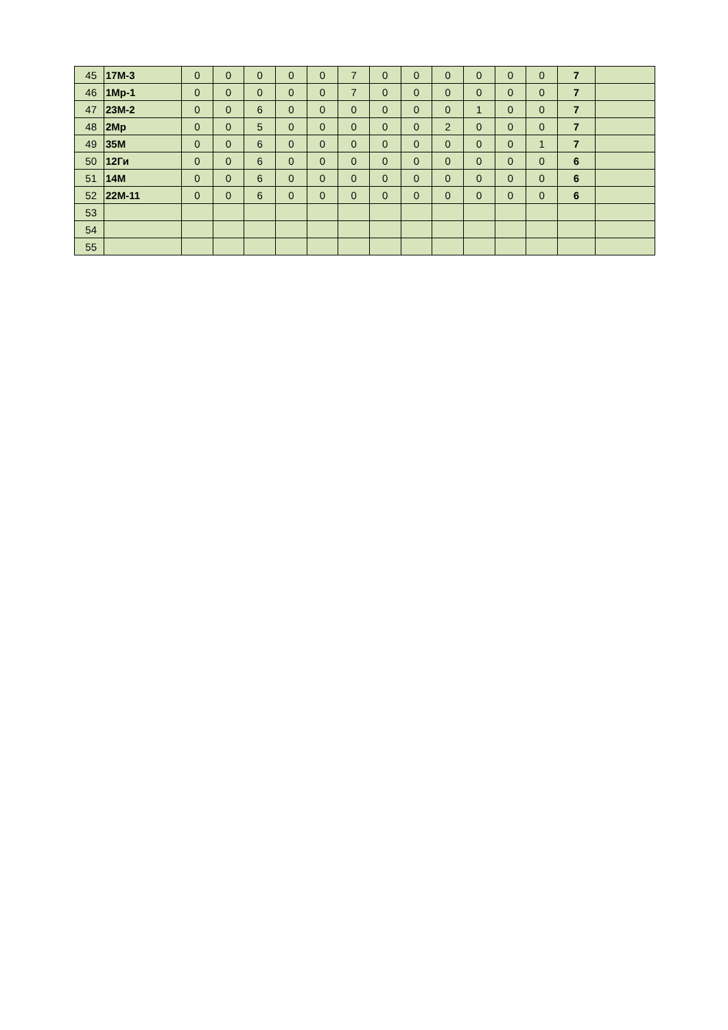| 45 | 17М-3 | 0 | 0 | 0 | 0 | 0 | 7 | 0 | 0 | 0 | 0 | 0 | 0 | 7 | |
| 46 | 1Мр-1 | 0 | 0 | 0 | 0 | 0 | 7 | 0 | 0 | 0 | 0 | 0 | 0 | 7 | |
| 47 | 23М-2 | 0 | 0 | 6 | 0 | 0 | 0 | 0 | 0 | 0 | 1 | 0 | 0 | 7 | |
| 48 | 2Мр | 0 | 0 | 5 | 0 | 0 | 0 | 0 | 0 | 2 | 0 | 0 | 0 | 7 | |
| 49 | 35М | 0 | 0 | 6 | 0 | 0 | 0 | 0 | 0 | 0 | 0 | 0 | 1 | 7 | |
| 50 | 12Ги | 0 | 0 | 6 | 0 | 0 | 0 | 0 | 0 | 0 | 0 | 0 | 0 | 6 | |
| 51 | 14М | 0 | 0 | 6 | 0 | 0 | 0 | 0 | 0 | 0 | 0 | 0 | 0 | 6 | |
| 52 | 22М-11 | 0 | 0 | 6 | 0 | 0 | 0 | 0 | 0 | 0 | 0 | 0 | 0 | 6 | |
| 53 | | | | | | | | | | | | | | | |
| 54 | | | | | | | | | | | | | | | |
| 55 | | | | | | | | | | | | | | | |